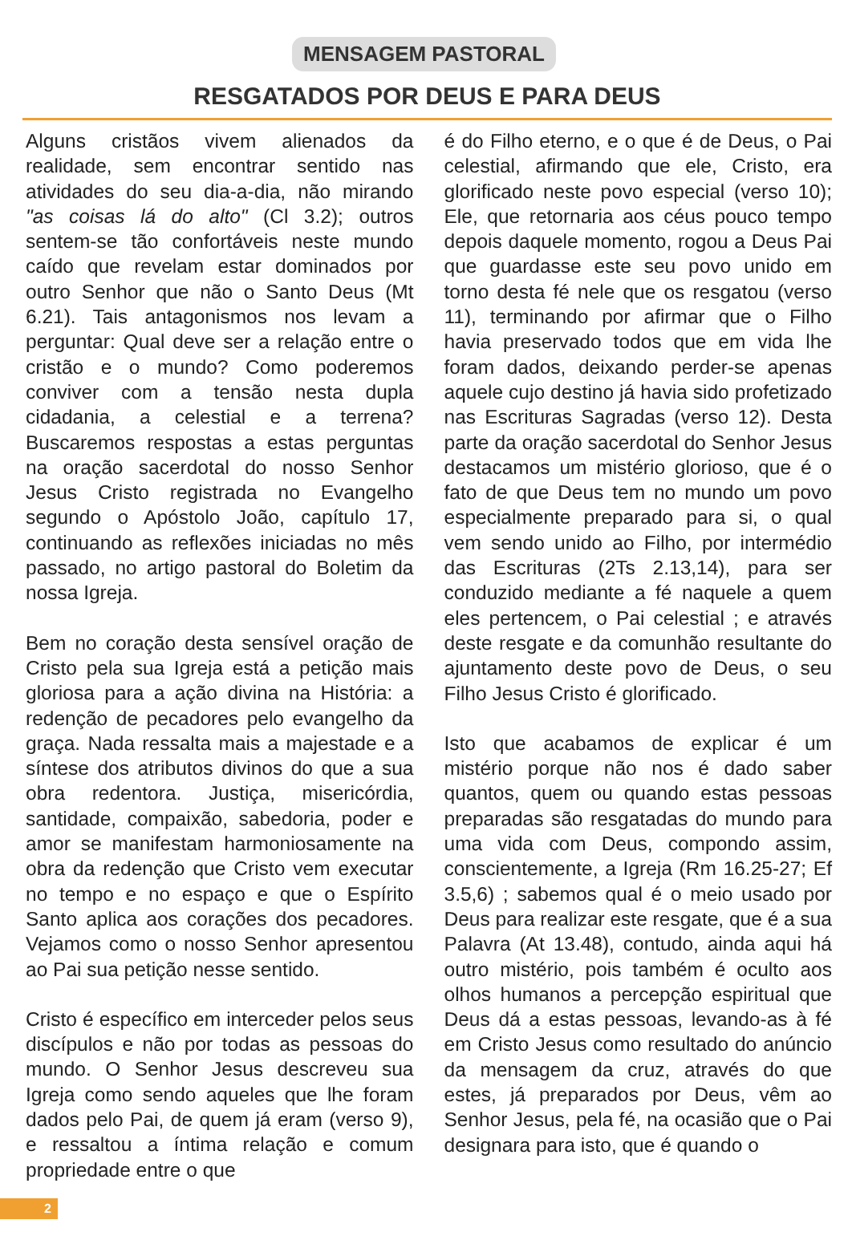MENSAGEM PASTORAL
RESGATADOS POR DEUS E PARA DEUS
Alguns cristãos vivem alienados da realidade, sem encontrar sentido nas atividades do seu dia-a-dia, não mirando "as coisas lá do alto" (Cl 3.2); outros sentem-se tão confortáveis neste mundo caído que revelam estar dominados por outro Senhor que não o Santo Deus (Mt 6.21). Tais antagonismos nos levam a perguntar: Qual deve ser a relação entre o cristão e o mundo? Como poderemos conviver com a tensão nesta dupla cidadania, a celestial e a terrena? Buscaremos respostas a estas perguntas na oração sacerdotal do nosso Senhor Jesus Cristo registrada no Evangelho segundo o Apóstolo João, capítulo 17, continuando as reflexões iniciadas no mês passado, no artigo pastoral do Boletim da nossa Igreja.
Bem no coração desta sensível oração de Cristo pela sua Igreja está a petição mais gloriosa para a ação divina na História: a redenção de pecadores pelo evangelho da graça. Nada ressalta mais a majestade e a síntese dos atributos divinos do que a sua obra redentora. Justiça, misericórdia, santidade, compaixão, sabedoria, poder e amor se manifestam harmoniosamente na obra da redenção que Cristo vem executar no tempo e no espaço e que o Espírito Santo aplica aos corações dos pecadores. Vejamos como o nosso Senhor apresentou ao Pai sua petição nesse sentido.
Cristo é específico em interceder pelos seus discípulos e não por todas as pessoas do mundo. O Senhor Jesus descreveu sua Igreja como sendo aqueles que lhe foram dados pelo Pai, de quem já eram (verso 9), e ressaltou a íntima relação e comum propriedade entre o que
é do Filho eterno, e o que é de Deus, o Pai celestial, afirmando que ele, Cristo, era glorificado neste povo especial (verso 10); Ele, que retornaria aos céus pouco tempo depois daquele momento, rogou a Deus Pai que guardasse este seu povo unido em torno desta fé nele que os resgatou (verso 11), terminando por afirmar que o Filho havia preservado todos que em vida lhe foram dados, deixando perder-se apenas aquele cujo destino já havia sido profetizado nas Escrituras Sagradas (verso 12). Desta parte da oração sacerdotal do Senhor Jesus destacamos um mistério glorioso, que é o fato de que Deus tem no mundo um povo especialmente preparado para si, o qual vem sendo unido ao Filho, por intermédio das Escrituras (2Ts 2.13,14), para ser conduzido mediante a fé naquele a quem eles pertencem, o Pai celestial ; e através deste resgate e da comunhão resultante do ajuntamento deste povo de Deus, o seu Filho Jesus Cristo é glorificado.
Isto que acabamos de explicar é um mistério porque não nos é dado saber quantos, quem ou quando estas pessoas preparadas são resgatadas do mundo para uma vida com Deus, compondo assim, conscientemente, a Igreja (Rm 16.25-27; Ef 3.5,6) ; sabemos qual é o meio usado por Deus para realizar este resgate, que é a sua Palavra (At 13.48), contudo, ainda aqui há outro mistério, pois também é oculto aos olhos humanos a percepção espiritual que Deus dá a estas pessoas, levando-as à fé em Cristo Jesus como resultado do anúncio da mensagem da cruz, através do que estes, já preparados por Deus, vêm ao Senhor Jesus, pela fé, na ocasião que o Pai designara para isto, que é quando o
2